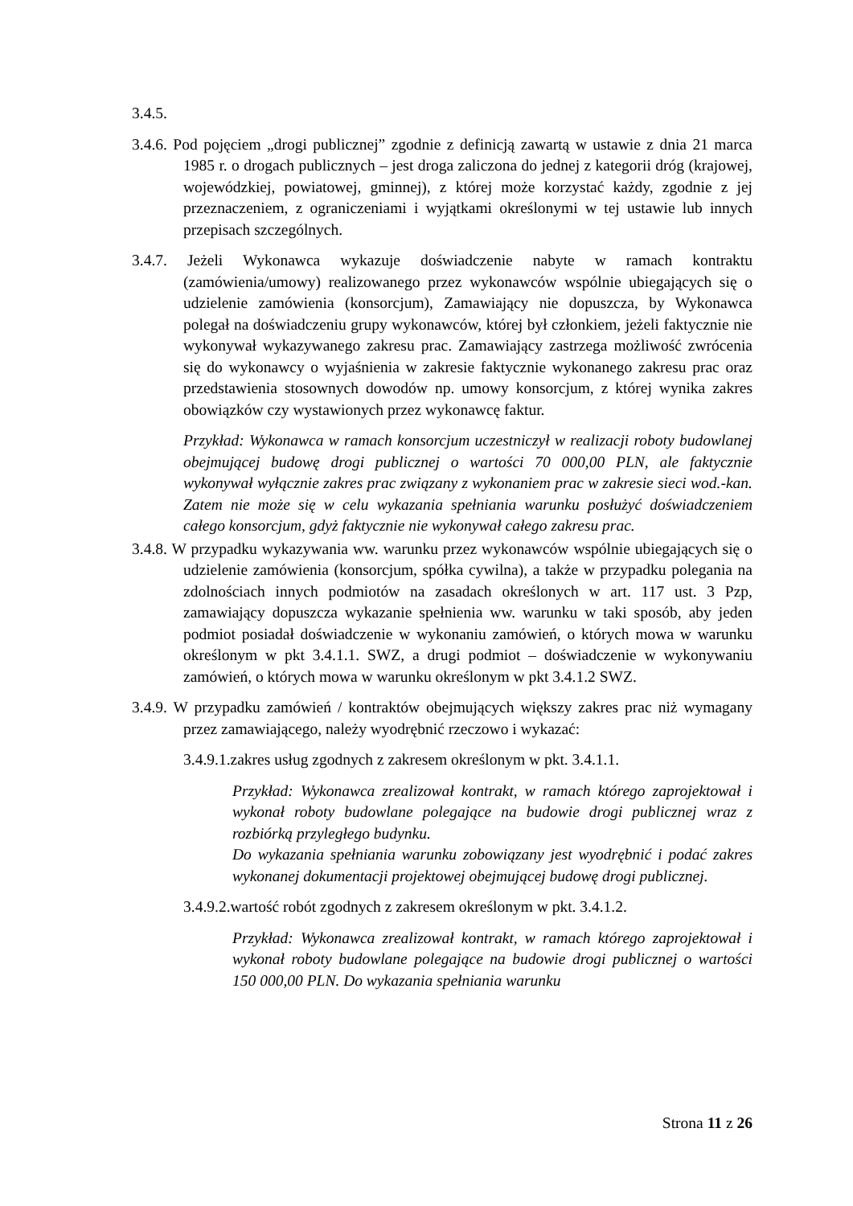3.4.5.
3.4.6. Pod pojęciem „drogi publicznej” zgodnie z definicją zawartą w ustawie z dnia 21 marca 1985 r. o drogach publicznych – jest droga zaliczona do jednej z kategorii dróg (krajowej, wojewódzkiej, powiatowej, gminnej), z której może korzystać każdy, zgodnie z jej przeznaczeniem, z ograniczeniami i wyjątkami określonymi w tej ustawie lub innych przepisach szczególnych.
3.4.7. Jeżeli Wykonawca wykazuje doświadczenie nabyte w ramach kontraktu (zamówienia/umowy) realizowanego przez wykonawców wspólnie ubiegających się o udzielenie zamówienia (konsorcjum), Zamawiający nie dopuszcza, by Wykonawca polegał na doświadczeniu grupy wykonawców, której był członkiem, jeżeli faktycznie nie wykonywał wykazywanego zakresu prac. Zamawiający zastrzega możliwość zwrócenia się do wykonawcy o wyjaśnienia w zakresie faktycznie wykonanego zakresu prac oraz przedstawienia stosownych dowodów np. umowy konsorcjum, z której wynika zakres obowiązków czy wystawionych przez wykonawcę faktur.
Przykład: Wykonawca w ramach konsorcjum uczestniczył w realizacji roboty budowlanej obejmującej budowę drogi publicznej o wartości 70 000,00 PLN, ale faktycznie wykonywał wyłącznie zakres prac związany z wykonaniem prac w zakresie sieci wod.-kan. Zatem nie może się w celu wykazania spełniania warunku posłużyć doświadczeniem całego konsorcjum, gdyż faktycznie nie wykonywał całego zakresu prac.
3.4.8. W przypadku wykazywania ww. warunku przez wykonawców wspólnie ubiegających się o udzielenie zamówienia (konsorcjum, spółka cywilna), a także w przypadku polegania na zdolnościach innych podmiotów na zasadach określonych w art. 117 ust. 3 Pzp, zamawiający dopuszcza wykazanie spełnienia ww. warunku w taki sposób, aby jeden podmiot posiadał doświadczenie w wykonaniu zamówień, o których mowa w warunku określonym w pkt 3.4.1.1. SWZ, a drugi podmiot – doświadczenie w wykonywaniu zamówień, o których mowa w warunku określonym w pkt 3.4.1.2 SWZ.
3.4.9. W przypadku zamówień / kontraktów obejmujących większy zakres prac niż wymagany przez zamawiającego, należy wyodrębnić rzeczowo i wykazać:
3.4.9.1.zakres usług zgodnych z zakresem określonym w pkt. 3.4.1.1.
Przykład: Wykonawca zrealizował kontrakt, w ramach którego zaprojektował i wykonał roboty budowlane polegające na budowie drogi publicznej wraz z rozbiórką przyległego budynku.
Do wykazania spełniania warunku zobowiązany jest wyodrębnić i podać zakres wykonanej dokumentacji projektowej obejmującej budowę drogi publicznej.
3.4.9.2.wartość robót zgodnych z zakresem określonym w pkt. 3.4.1.2.
Przykład: Wykonawca zrealizował kontrakt, w ramach którego zaprojektował i wykonał roboty budowlane polegające na budowie drogi publicznej o wartości 150 000,00 PLN. Do wykazania spełniania warunku
Strona 11 z 26